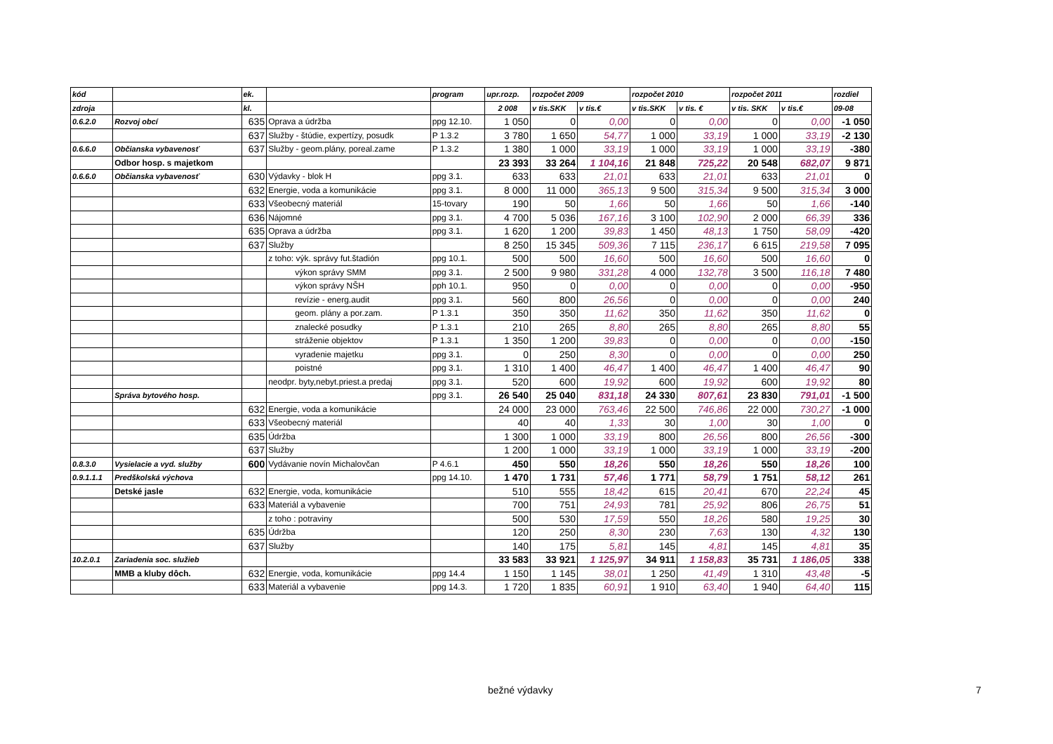| kód | | ek. | | program | upr.rozp. | rozpočet 2009 | | rozpočet 2010 | | rozpočet 2011 | | rozdiel |
| --- | --- | --- | --- | --- | --- | --- | --- | --- | --- | --- | --- | --- |
| zdroja | | kl. | | | 2 008 | v tis.SKK | v tis.€ | v tis.SKK | v tis. € | v tis. SKK | v tis.€ | 09-08 |
| 0.6.2.0 | Rozvoj obcí | 635 | Oprava a údržba | ppg 12.10. | 1 050 | 0 | 0,00 | 0 | 0,00 | 0 | 0,00 | -1 050 |
| | | 637 | Služby - štúdie, expertízy, posudk | P 1.3.2 | 3 780 | 1 650 | 54,77 | 1 000 | 33,19 | 1 000 | 33,19 | -2 130 |
| 0.6.6.0 | Občianska vybavenosť | 637 | Služby - geom.plány, poreal.zame | P 1.3.2 | 1 380 | 1 000 | 33,19 | 1 000 | 33,19 | 1 000 | 33,19 | -380 |
| | Odbor hosp. s majetkom | | | | 23 393 | 33 264 | 1 104,16 | 21 848 | 725,22 | 20 548 | 682,07 | 9 871 |
| 0.6.6.0 | Občianska vybavenosť | 630 | Výdavky - blok H | ppg 3.1. | 633 | 633 | 21,01 | 633 | 21,01 | 633 | 21,01 | 0 |
| | | 632 | Energie, voda a komunikácie | ppg 3.1. | 8 000 | 11 000 | 365,13 | 9 500 | 315,34 | 9 500 | 315,34 | 3 000 |
| | | 633 | Všeobecný materiál | 15-tovary | 190 | 50 | 1,66 | 50 | 1,66 | 50 | 1,66 | -140 |
| | | 636 | Nájomné | ppg 3.1. | 4 700 | 5 036 | 167,16 | 3 100 | 102,90 | 2 000 | 66,39 | 336 |
| | | 635 | Oprava a údržba | ppg 3.1. | 1 620 | 1 200 | 39,83 | 1 450 | 48,13 | 1 750 | 58,09 | -420 |
| | | 637 | Služby | | 8 250 | 15 345 | 509,36 | 7 115 | 236,17 | 6 615 | 219,58 | 7 095 |
| | | | z toho: výk. správy fut.štadión | ppg 10.1. | 500 | 500 | 16,60 | 500 | 16,60 | 500 | 16,60 | 0 |
| | | | výkon správy SMM | ppg 3.1. | 2 500 | 9 980 | 331,28 | 4 000 | 132,78 | 3 500 | 116,18 | 7 480 |
| | | | výkon správy NŠH | pph 10.1. | 950 | 0 | 0,00 | 0 | 0,00 | 0 | 0,00 | -950 |
| | | | revízie - energ.audit | ppg 3.1. | 560 | 800 | 26,56 | 0 | 0,00 | 0 | 0,00 | 240 |
| | | | geom. plány a por.zam. | P 1.3.1 | 350 | 350 | 11,62 | 350 | 11,62 | 350 | 11,62 | 0 |
| | | | znalecké posudky | P 1.3.1 | 210 | 265 | 8,80 | 265 | 8,80 | 265 | 8,80 | 55 |
| | | | stráženie objektov | P 1.3.1 | 1 350 | 1 200 | 39,83 | 0 | 0,00 | 0 | 0,00 | -150 |
| | | | vyradenie majetku | ppg 3.1. | 0 | 250 | 8,30 | 0 | 0,00 | 0 | 0,00 | 250 |
| | | | poistné | ppg 3.1. | 1 310 | 1 400 | 46,47 | 1 400 | 46,47 | 1 400 | 46,47 | 90 |
| | | | neodpr. byty,nebyt.priest.a predaj | ppg 3.1. | 520 | 600 | 19,92 | 600 | 19,92 | 600 | 19,92 | 80 |
| | Správa bytového hosp. | | | ppg 3.1. | 26 540 | 25 040 | 831,18 | 24 330 | 807,61 | 23 830 | 791,01 | -1 500 |
| | | 632 | Energie, voda a komunikácie | | 24 000 | 23 000 | 763,46 | 22 500 | 746,86 | 22 000 | 730,27 | -1 000 |
| | | 633 | Všeobecný materiál | | 40 | 40 | 1,33 | 30 | 1,00 | 30 | 1,00 | 0 |
| | | 635 | Údržba | | 1 300 | 1 000 | 33,19 | 800 | 26,56 | 800 | 26,56 | -300 |
| | | 637 | Služby | | 1 200 | 1 000 | 33,19 | 1 000 | 33,19 | 1 000 | 33,19 | -200 |
| 0.8.3.0 | Vysielacie a vyd. služby | 600 | Vydávanie novín Michalovčan | P 4.6.1 | 450 | 550 | 18,26 | 550 | 18,26 | 550 | 18,26 | 100 |
| 0.9.1.1.1 | Predškolská výchova | | | ppg 14.10. | 1 470 | 1 731 | 57,46 | 1 771 | 58,79 | 1 751 | 58,12 | 261 |
| | Detské jasle | 632 | Energie, voda, komunikácie | | 510 | 555 | 18,42 | 615 | 20,41 | 670 | 22,24 | 45 |
| | | 633 | Materiál a vybavenie | | 700 | 751 | 24,93 | 781 | 25,92 | 806 | 26,75 | 51 |
| | | | z toho : potraviny | | 500 | 530 | 17,59 | 550 | 18,26 | 580 | 19,25 | 30 |
| | | 635 | Údržba | | 120 | 250 | 8,30 | 230 | 7,63 | 130 | 4,32 | 130 |
| | | 637 | Služby | | 140 | 175 | 5,81 | 145 | 4,81 | 145 | 4,81 | 35 |
| 10.2.0.1 | Zariadenia soc. služieb | | | | 33 583 | 33 921 | 1 125,97 | 34 911 | 1 158,83 | 35 731 | 1 186,05 | 338 |
| | MMB a kluby dôch. | 632 | Energie, voda, komunikácie | ppg 14.4 | 1 150 | 1 145 | 38,01 | 1 250 | 41,49 | 1 310 | 43,48 | -5 |
| | | 633 | Materiál a vybavenie | ppg 14.3. | 1 720 | 1 835 | 60,91 | 1 910 | 63,40 | 1 940 | 64,40 | 115 |
bežné výdavky 7